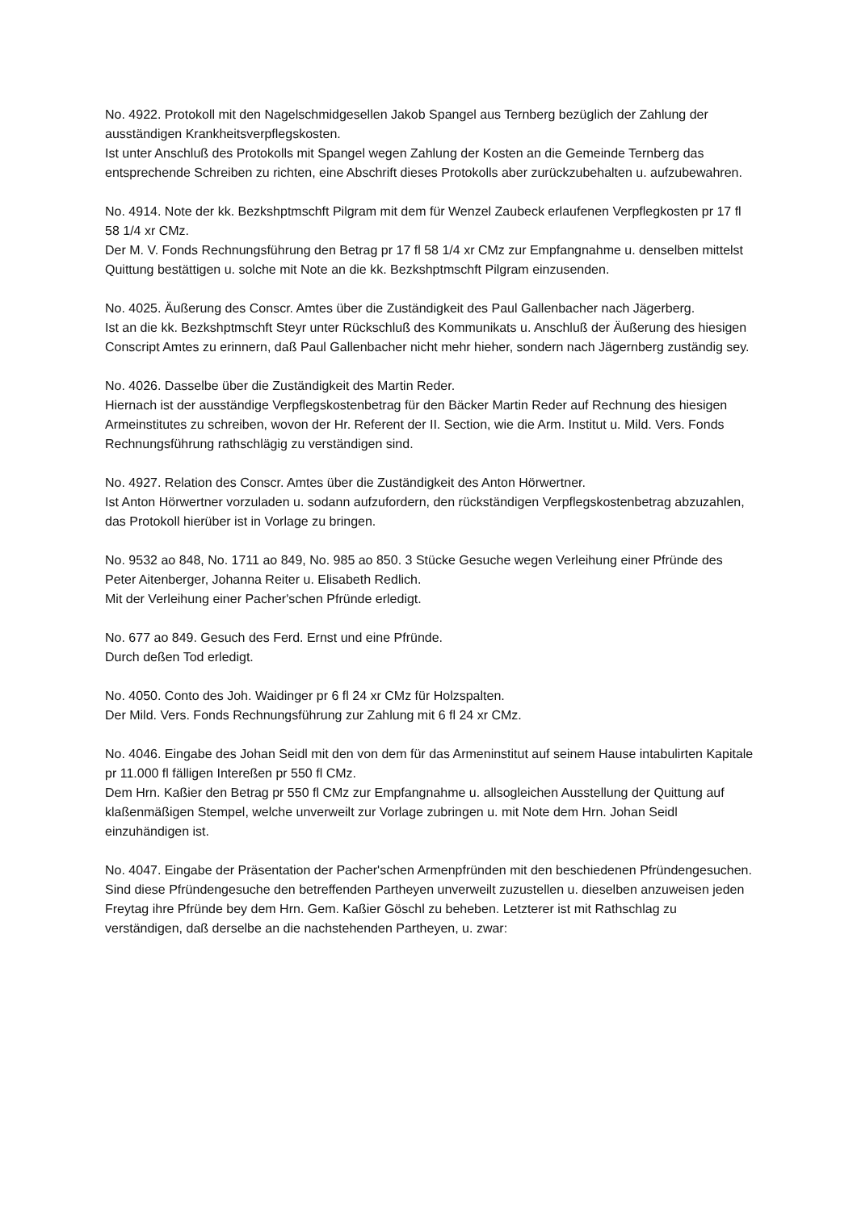No. 4922. Protokoll mit den Nagelschmidgesellen Jakob Spangel aus Ternberg bezüglich der Zahlung der ausständigen Krankheitsverpflegskosten.
Ist unter Anschluß des Protokolls mit Spangel wegen Zahlung der Kosten an die Gemeinde Ternberg das entsprechende Schreiben zu richten, eine Abschrift dieses Protokolls aber zurückzubehalten u. aufzubewahren.
No. 4914. Note der kk. Bezkshptmschft Pilgram mit dem für Wenzel Zaubeck erlaufenen Verpflegkosten pr 17 fl 58 1/4 xr CMz.
Der M. V. Fonds Rechnungsführung den Betrag pr 17 fl 58 1/4 xr CMz zur Empfangnahme u. denselben mittelst Quittung bestättigen u. solche mit Note an die kk. Bezkshptmschft Pilgram einzusenden.
No. 4025. Äußerung des Conscr. Amtes über die Zuständigkeit des Paul Gallenbacher nach Jägerberg.
Ist an die kk. Bezkshptmschft Steyr unter Rückschluß des Kommunikats u. Anschluß der Äußerung des hiesigen Conscript Amtes zu erinnern, daß Paul Gallenbacher nicht mehr hieher, sondern nach Jägernberg zuständig sey.
No. 4026. Dasselbe über die Zuständigkeit des Martin Reder.
Hiernach ist der ausständige Verpflegskostenbetrag für den Bäcker Martin Reder auf Rechnung des hiesigen Armeinstitutes zu schreiben, wovon der Hr. Referent der II. Section, wie die Arm. Institut u. Mild. Vers. Fonds Rechnungsführung rathschlägig zu verständigen sind.
No. 4927. Relation des Conscr. Amtes über die Zuständigkeit des Anton Hörwertner.
Ist Anton Hörwertner vorzuladen u. sodann aufzufordern, den rückständigen Verpflegskostenbetrag abzuzahlen, das Protokoll hierüber ist in Vorlage zu bringen.
No. 9532 ao 848, No. 1711 ao 849, No. 985 ao 850. 3 Stücke Gesuche wegen Verleihung einer Pfründe des Peter Aitenberger, Johanna Reiter u. Elisabeth Redlich.
Mit der Verleihung einer Pacher'schen Pfründe erledigt.
No. 677 ao 849. Gesuch des Ferd. Ernst und eine Pfründe.
Durch deßen Tod erledigt.
No. 4050. Conto des Joh. Waidinger pr 6 fl 24 xr CMz für Holzspalten.
Der Mild. Vers. Fonds Rechnungsführung zur Zahlung mit 6 fl 24 xr CMz.
No. 4046. Eingabe des Johan Seidl mit den von dem für das Armeninstitut auf seinem Hause intabulirten Kapitale pr 11.000 fl fälligen Intereßen pr 550 fl CMz.
Dem Hrn. Kaßier den Betrag pr 550 fl CMz zur Empfangnahme u. allsogleichen Ausstellung der Quittung auf klaßenmäßigen Stempel, welche unverweilt zur Vorlage zubringen u. mit Note dem Hrn. Johan Seidl einzuhändigen ist.
No. 4047. Eingabe der Präsentation der Pacher'schen Armenpfründen mit den beschiedenen Pfründengesuchen.
Sind diese Pfründengesuche den betreffenden Partheyen unverweilt zuzustellen u. dieselben anzuweisen jeden Freytag ihre Pfründe bey dem Hrn. Gem. Kaßier Göschl zu beheben. Letzterer ist mit Rathschlag zu verständigen, daß derselbe an die nachstehenden Partheyen, u. zwar: